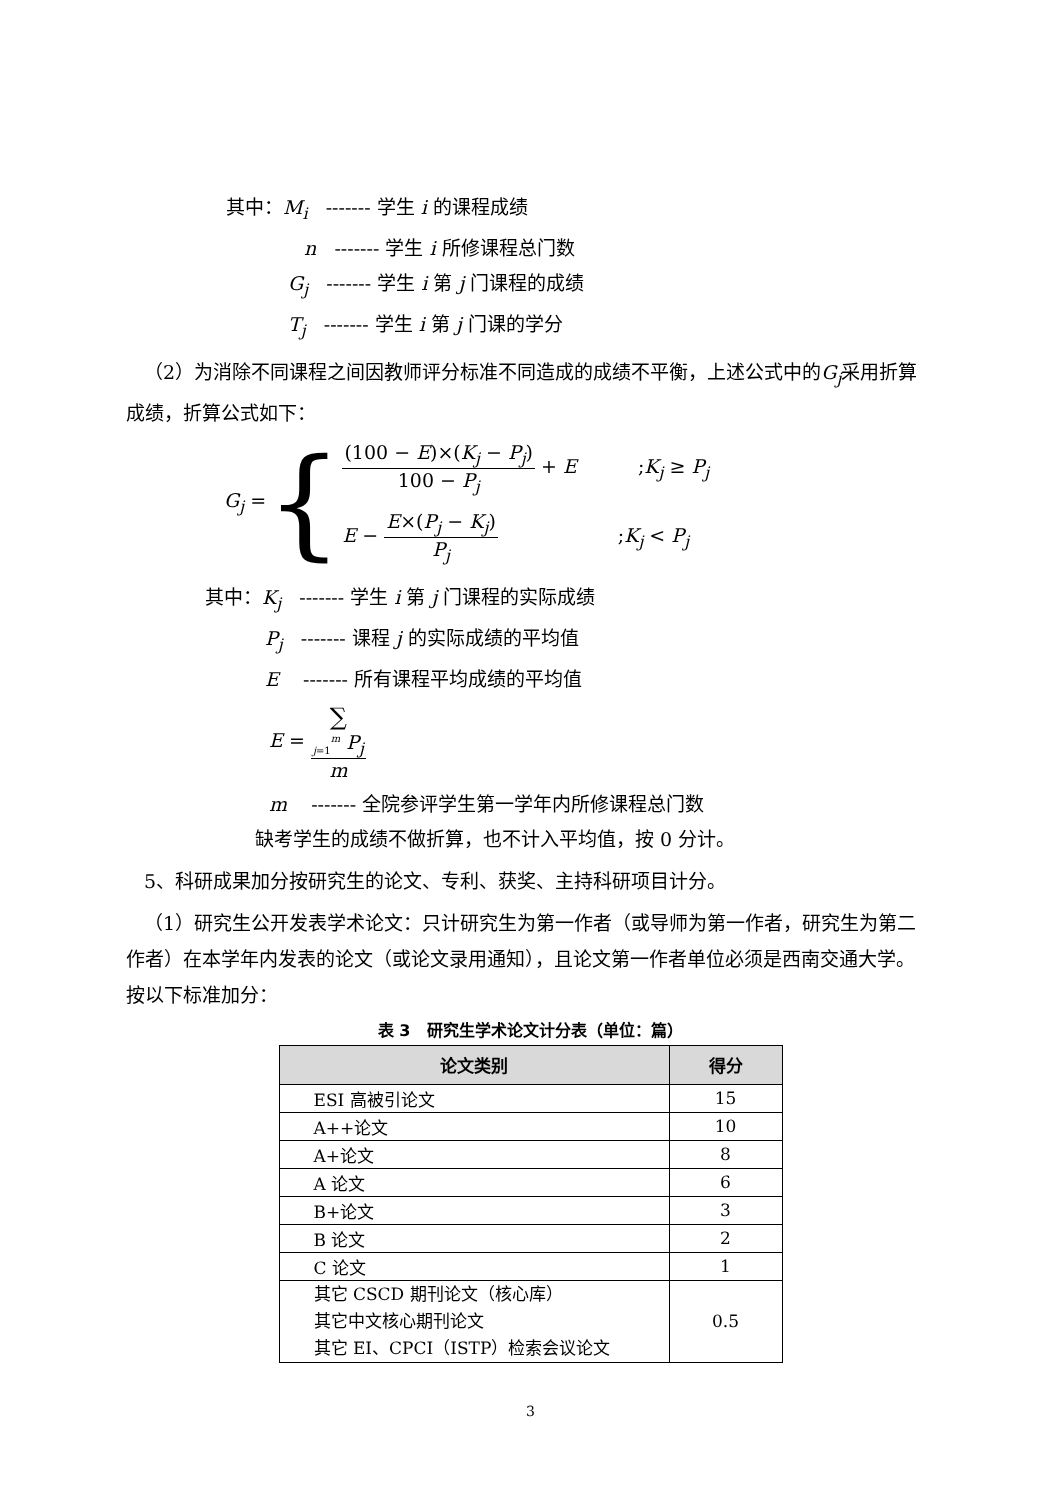其中：M<sub>i</sub> ------- 学生 i 的课程成绩
n ------- 学生 i 所修课程总门数
G<sub>j</sub> ------- 学生 i 第 j 门课程的成绩
T<sub>j</sub> ------- 学生 i 第 j 门课的学分
（2）为消除不同课程之间因教师评分标准不同造成的成绩不平衡，上述公式中的G<sub>j</sub>采用折算成绩，折算公式如下：
G<sub>j</sub> =
{
(100 − E)×(K<sub>j</sub> − P<sub>j</sub>) 100 − P<sub>j</sub> + E ;K<sub>j</sub> ≥ P<sub>j</sub>
E − E×(P<sub>j</sub> − K<sub>j</sub>) P<sub>j</sub>;K<sub>j</sub> < P<sub>j</sub>
其中：K<sub>j</sub> ------- 学生 i 第 j 门课程的实际成绩
P<sub>j</sub> ------- 课程 j 的实际成绩的平均值
E ------- 所有课程平均成绩的平均值
E = ∑
<sub>j=1</sub><sup>m</sup> P<sub>j</sub> m
m ------- 全院参评学生第一学年内所修课程总门数
缺考学生的成绩不做折算，也不计入平均值，按 0 分计。
5、科研成果加分按研究生的论文、专利、获奖、主持科研项目计分。
（1）研究生公开发表学术论文：只计研究生为第一作者（或导师为第一作者，研究生为第二作者）在本学年内发表的论文（或论文录用通知），且论文第一作者单位必须是西南交通大学。按以下标准加分：
表 3 研究生学术论文计分表（单位：篇）
| 论文类别 | 得分 |
| --- | --- |
| ESI 高被引论文 | 15 |
| A++论文 | 10 |
| A+论文 | 8 |
| A 论文 | 6 |
| B+论文 | 3 |
| B 论文 | 2 |
| C 论文 | 1 |
| 其它 CSCD 期刊论文（核心库） 其它中文核心期刊论文 其它 EI、CPCI（ISTP）检索会议论文 | 0.5 |
3